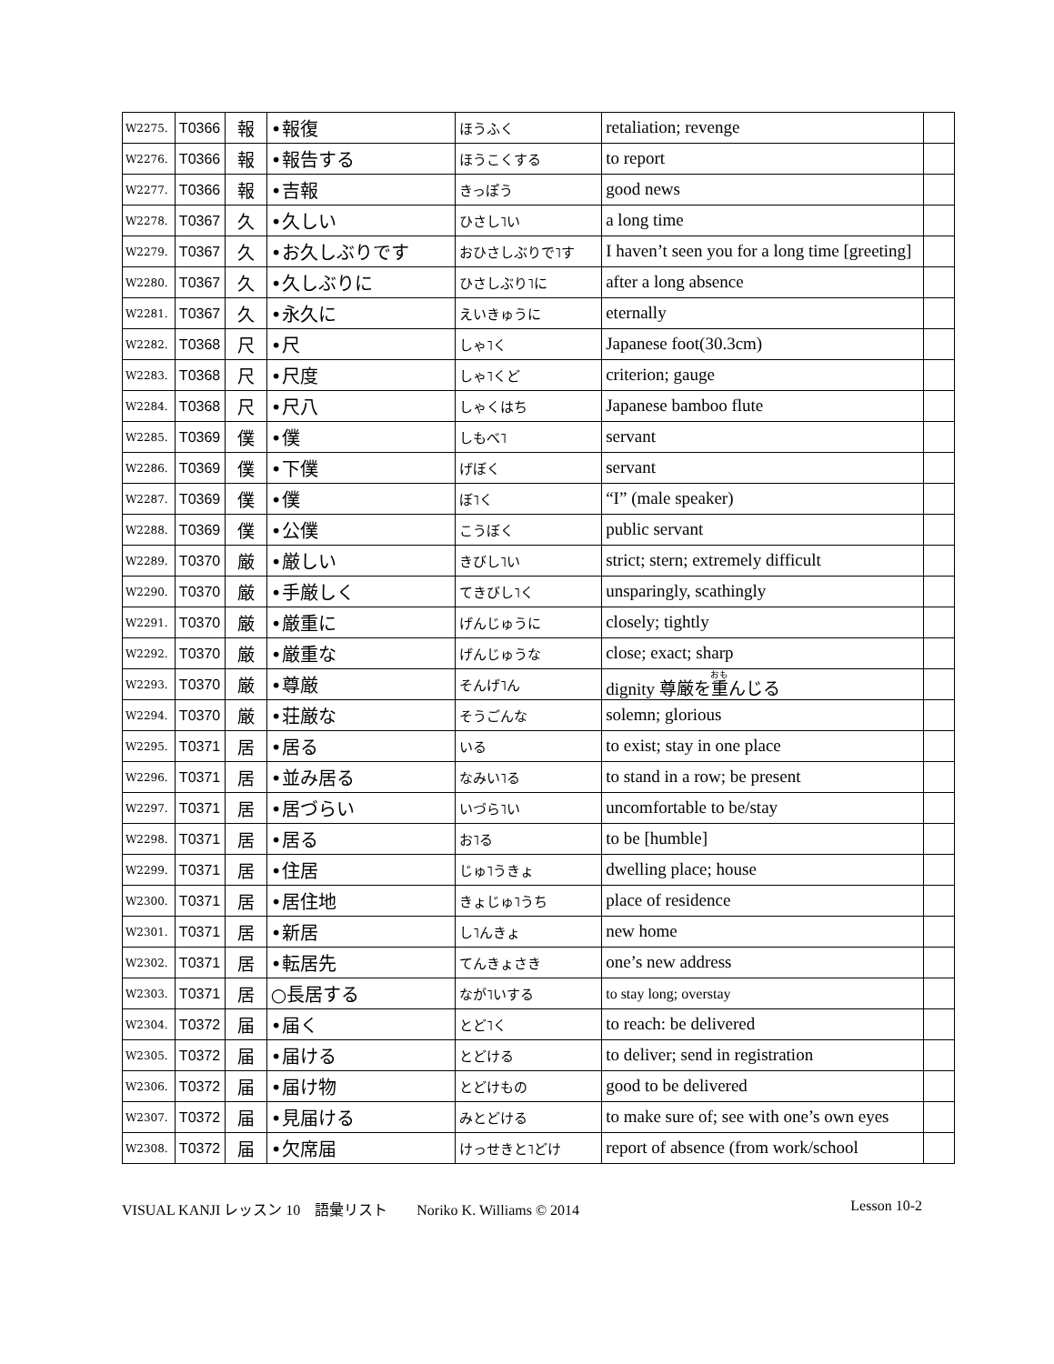| W2275. | T0366 | 報 | •報復 | ほうふく | retaliation; revenge | |
| W2276. | T0366 | 報 | •報告する | ほうこくする | to report | |
| W2277. | T0366 | 報 | •吉報 | きっぽう | good news | |
| W2278. | T0367 | 久 | •久しい | ひさし˥い | a long time | |
| W2279. | T0367 | 久 | •お久しぶりです | おひさしぶりで˥す | I haven’t seen you for a long time [greeting] | |
| W2280. | T0367 | 久 | •久しぶりに | ひさしぶり˥に | after a long absence | |
| W2281. | T0367 | 久 | •永久に | えいきゅうに | eternally | |
| W2282. | T0368 | 尺 | •尺 | しゃ˥く | Japanese foot(30.3cm) | |
| W2283. | T0368 | 尺 | •尺度 | しゃ˥くど | criterion; gauge | |
| W2284. | T0368 | 尺 | •尺八 | しゃくはち | Japanese bamboo flute | |
| W2285. | T0369 | 僕 | •僕 | しもべ˥ | servant | |
| W2286. | T0369 | 僕 | •下僕 | げぼく | servant | |
| W2287. | T0369 | 僕 | •僕 | ぼ˥く | “I” (male speaker) | |
| W2288. | T0369 | 僕 | •公僕 | こうぼく | public servant | |
| W2289. | T0370 | 厳 | •厳しい | きびし˥い | strict; stern; extremely difficult | |
| W2290. | T0370 | 厳 | •手厳しく | てきびし˥く | unsparingly, scathingly | |
| W2291. | T0370 | 厳 | •厳重に | げんじゅうに | closely; tightly | |
| W2292. | T0370 | 厳 | •厳重な | げんじゅうな | close; exact; sharp | |
| W2293. | T0370 | 厳 | •尊厳 | そんげ˥ん | dignity 尊厳を 重 んじる | |
| W2294. | T0370 | 厳 | •荘厳な | そうごんな | solemn; glorious | |
| W2295. | T0371 | 居 | •居る | いる | to exist; stay in one place | |
| W2296. | T0371 | 居 | •並み居る | なみい˥る | to stand in a row; be present | |
| W2297. | T0371 | 居 | •居づらい | いづら˥い | uncomfortable to be/stay | |
| W2298. | T0371 | 居 | •居る | お˥る | to be [humble] | |
| W2299. | T0371 | 居 | •住居 | じゅ˥うきょ | dwelling place; house | |
| W2300. | T0371 | 居 | •居住地 | きょじゅ˥うち | place of residence | |
| W2301. | T0371 | 居 | •新居 | し˥んきょ | new home | |
| W2302. | T0371 | 居 | •転居先 | てんきょさき | one’s new address | |
| W2303. | T0371 | 居 | ○長居する | なが˥いする | to stay long; overstay | |
| W2304. | T0372 | 届 | •届く | とど˥く | to reach: be delivered | |
| W2305. | T0372 | 届 | •届ける | とどける | to deliver; send in registration | |
| W2306. | T0372 | 届 | •届け物 | とどけもの | good to be delivered | |
| W2307. | T0372 | 届 | •見届ける | みとどける | to make sure of; see with one’s own eyes | |
| W2308. | T0372 | 届 | •欠席届 | けっせきと˥どけ | report of absence (from work/school | |
VISUAL KANJI レッスン 10　語彙リスト　　Noriko K. Williams © 2014 Lesson 10-2